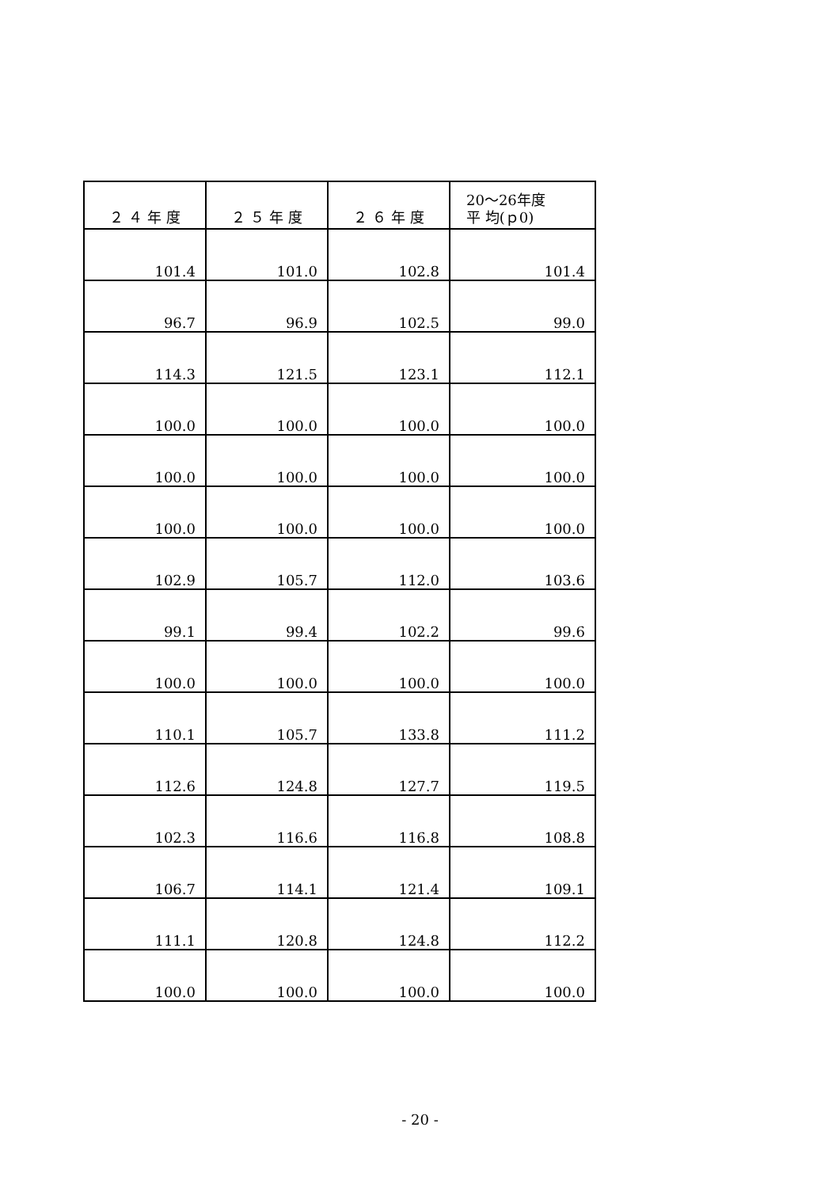| ２ ４ 年 度 | ２ ５ 年 度 | ２ ６ 年 度 | 20～26年度 平 均(ｐ0) |
| --- | --- | --- | --- |
| 101.4 | 101.0 | 102.8 | 101.4 |
| 96.7 | 96.9 | 102.5 | 99.0 |
| 114.3 | 121.5 | 123.1 | 112.1 |
| 100.0 | 100.0 | 100.0 | 100.0 |
| 100.0 | 100.0 | 100.0 | 100.0 |
| 100.0 | 100.0 | 100.0 | 100.0 |
| 102.9 | 105.7 | 112.0 | 103.6 |
| 99.1 | 99.4 | 102.2 | 99.6 |
| 100.0 | 100.0 | 100.0 | 100.0 |
| 110.1 | 105.7 | 133.8 | 111.2 |
| 112.6 | 124.8 | 127.7 | 119.5 |
| 102.3 | 116.6 | 116.8 | 108.8 |
| 106.7 | 114.1 | 121.4 | 109.1 |
| 111.1 | 120.8 | 124.8 | 112.2 |
| 100.0 | 100.0 | 100.0 | 100.0 |
- 20 -